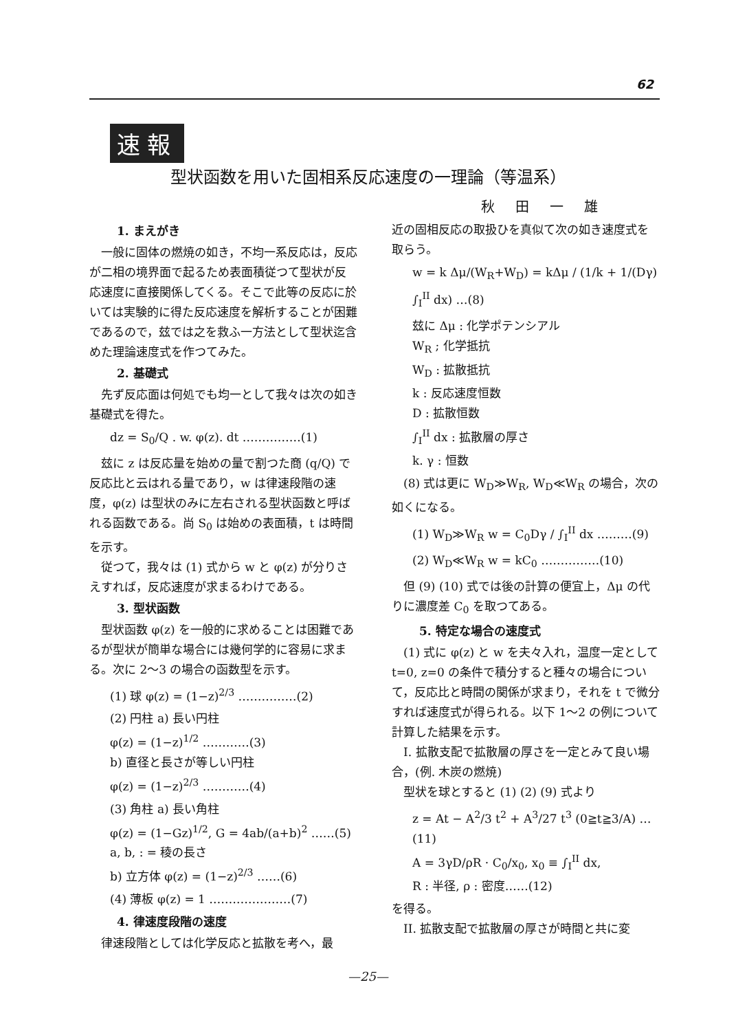62
速報
型状函数を用いた固相系反応速度の一理論（等温系）
秋田一雄
1. まえがき
一般に固体の燃焼の如き，不均一系反応は，反応が二相の境界面で起るため表面積従つて型状が反応速度に直接関係してくる。そこで此等の反応に於いては実験的に得た反応速度を解析することが困難であるので，玆では之を救ふ一方法として型状迄含めた理論速度式を作つてみた。
2. 基礎式
先ず反応面は何処でも均一として我々は次の如き基礎式を得た。
dz = S<sub>0</sub>/Q . w. φ(z). dt ……………(1)
玆に z は反応量を始めの量で割つた商 (q/Q) で反応比と云はれる量であり，w は律速段階の速度，φ(z) は型状のみに左右される型状函数と呼ばれる函数である。尚 S<sub>0</sub> は始めの表面積，t は時間を示す。
従つて，我々は (1) 式から w と φ(z) が分りさえすれば，反応速度が求まるわけである。
3. 型状函数
型状函数 φ(z) を一般的に求めることは困難であるが型状が簡単な場合には幾何学的に容易に求まる。次に 2〜3 の場合の函数型を示す。
(1) 球 φ(z) = (1−z)<sup>2/3</sup> ……………(2)
(2) 円柱 a) 長い円柱
φ(z) = (1−z)<sup>1/2</sup> …………(3)
b) 直径と長さが等しい円柱
φ(z) = (1−z)<sup>2/3</sup> …………(4)
(3) 角柱 a) 長い角柱
φ(z) = (1−Gz)<sup>1/2</sup>, G = 4ab/(a+b)<sup>2</sup> ……(5)
a, b, : = 稜の長さ
b) 立方体 φ(z) = (1−z)<sup>2/3</sup> ……(6)
(4) 薄板 φ(z) = 1 …………………(7)
4. 律速度段階の速度
律速段階としては化学反応と拡散を考へ，最
近の固相反応の取扱ひを真似て次の如き速度式を取らう。
w = k Δμ/(W<sub>R</sub>+W<sub>D</sub>) = kΔμ / (1/k + 1/(Dγ) ∫<sub>I</sub><sup>II</sup> dx) …(8)
玆に Δμ : 化学ポテンシアル
W<sub>R</sub> ; 化学抵抗
W<sub>D</sub> : 拡散抵抗
k : 反応速度恒数
D : 拡散恒数
∫<sub>I</sub><sup>II</sup> dx : 拡散層の厚さ
k. γ : 恒数
(8) 式は更に W<sub>D</sub>≫W<sub>R</sub>, W<sub>D</sub>≪W<sub>R</sub> の場合，次の如くになる。
(1) W<sub>D</sub>≫W<sub>R</sub> w = C<sub>0</sub>Dγ / ∫<sub>I</sub><sup>II</sup> dx ………(9)
(2) W<sub>D</sub>≪W<sub>R</sub> w = kC<sub>0</sub> ……………(10)
但 (9) (10) 式では後の計算の便宜上，Δμ の代りに濃度差 C<sub>0</sub> を取つてある。
5. 特定な場合の速度式
(1) 式に φ(z) と w を夫々入れ，温度一定として t=0, z=0 の条件で積分すると種々の場合について，反応比と時間の関係が求まり，それを t で微分すれば速度式が得られる。以下 1〜2 の例について計算した結果を示す。
I. 拡散支配で拡散層の厚さを一定とみて良い場合，(例. 木炭の燃焼)
型状を球とすると (1) (2) (9) 式より
z = At − A<sup>2</sup>/3 t<sup>2</sup> + A<sup>3</sup>/27 t<sup>3</sup> (0≧t≧3/A) …(11)
A = 3γD/ρR · C<sub>0</sub>/x<sub>0</sub>, x<sub>0</sub> ≡ ∫<sub>I</sub><sup>II</sup> dx,
R : 半径, ρ : 密度……(12)
を得る。
II. 拡散支配で拡散層の厚さが時間と共に変
—25—